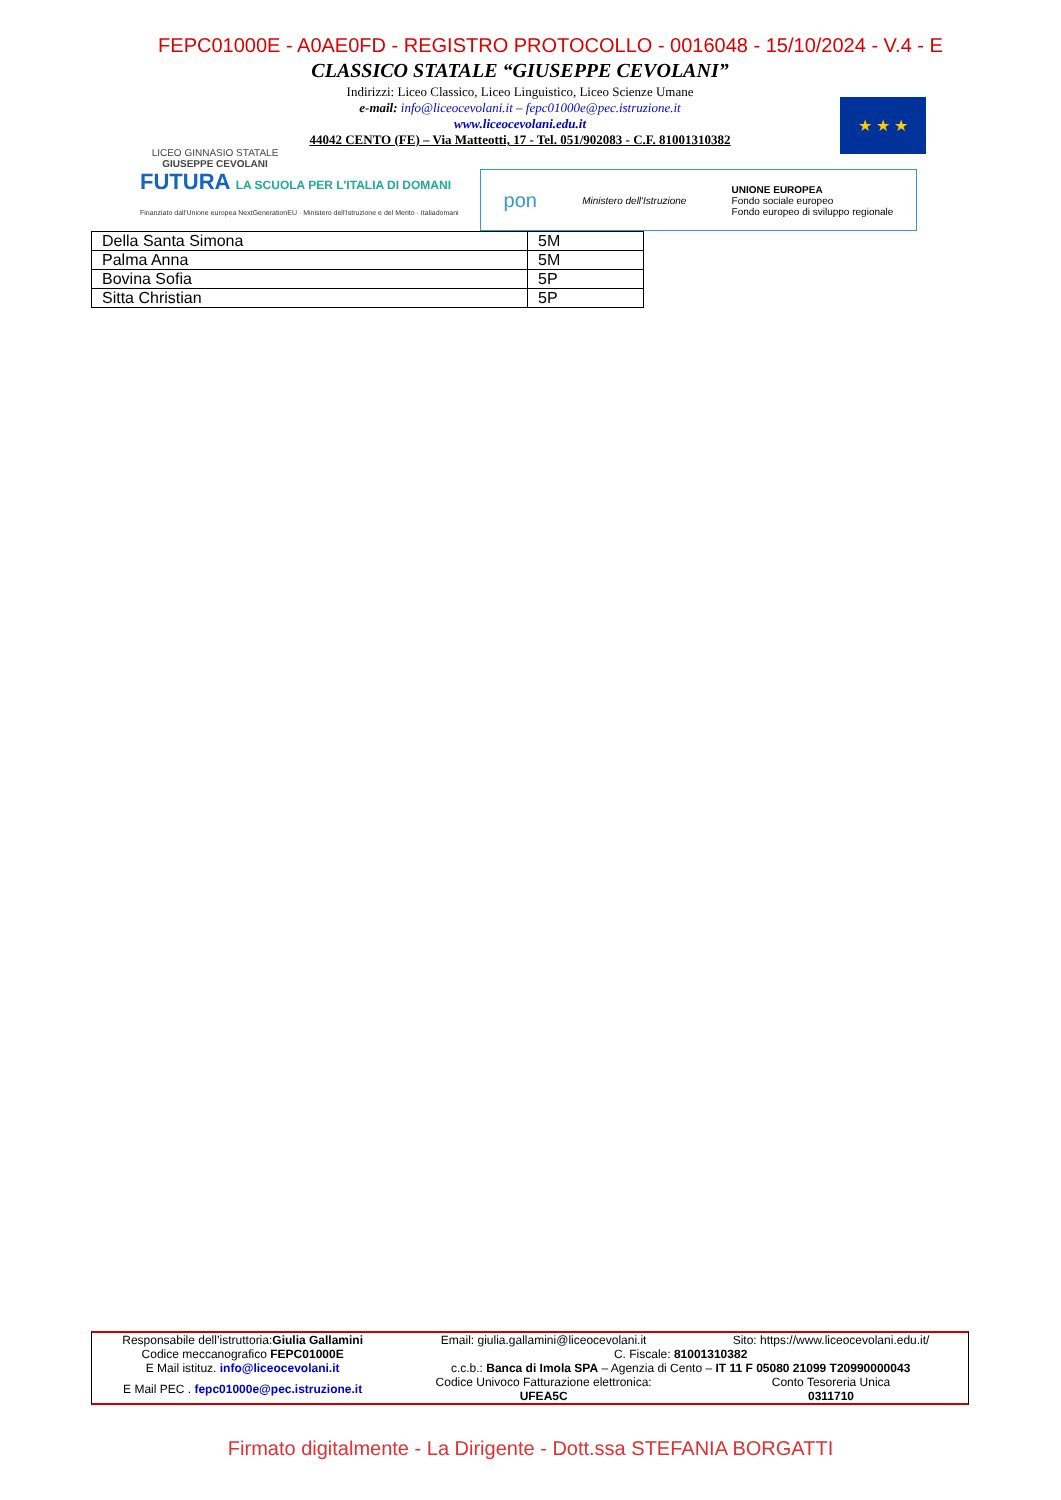FEPC01000E - A0AE0FD - REGISTRO PROTOCOLLO - 0016048 - 15/10/2024 - V.4 - E
LICEO GINNASIO STATALE
GIUSEPPE CEVOLANI
CLASSICO STATALE “GIUSEPPE CEVOLANI”
Indirizzi: Liceo Classico, Liceo Linguistico, Liceo Scienze Umane
e-mail: info@liceocevolani.it – fepc01000e@pec.istruzione.it
www.liceocevolani.edu.it
44042 CENTO (FE) – Via Matteotti, 17 - Tel. 051/902083 - C.F. 81001310382
★ ★ ★
FUTURA LA SCUOLA PER L'ITALIA DI DOMANI
Finanziato dall'Unione europea NextGenerationEU · Ministero dell'Istruzione e del Merito · Italiadomani
pon Ministero dell'Istruzione UNIONE EUROPEA
Fondo sociale europeo
Fondo europeo di sviluppo regionale
| Della Santa Simona | 5M |
| Palma Anna | 5M |
| Bovina Sofia | 5P |
| Sitta Christian | 5P |
| Responsabile dell’istruttoria: Giulia Gallamini | Email: giulia.gallamini@liceocevolani.it | Sito: https://www.liceocevolani.edu.it/ |
| Codice meccanografico FEPC01000E | C. Fiscale: 81001310382 | |
| E Mail istituz. info@liceocevolani.it | c.c.b.: Banca di Imola SPA – Agenzia di Cento – IT 11 F 05080 21099 T20990000043 | |
| E Mail PEC . fepc01000e@pec.istruzione.it | Codice Univoco Fatturazione elettronica: UFEA5C | Conto Tesoreria Unica 0311710 |
Firmato digitalmente - La Dirigente - Dott.ssa STEFANIA BORGATTI